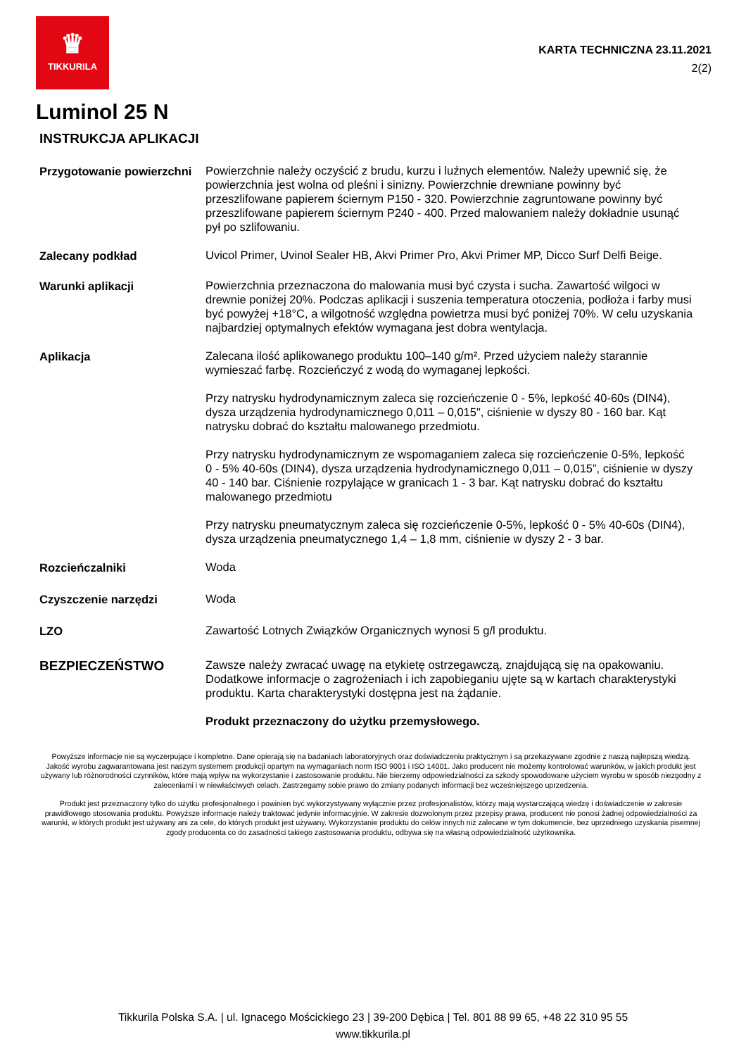♛
TIKKURILA
KARTA TECHNICZNA 23.11.2021
2(2)
Luminol 25 N
INSTRUKCJA APLIKACJI
Przygotowanie powierzchni
Powierzchnie należy oczyścić z brudu, kurzu i luźnych elementów. Należy upewnić się, że powierzchnia jest wolna od pleśni i sinizny. Powierzchnie drewniane powinny być przeszlifowane papierem ściernym P150 - 320. Powierzchnie zagruntowane powinny być przeszlifowane papierem ściernym P240 - 400. Przed malowaniem należy dokładnie usunąć pył po szlifowaniu.
Zalecany podkład
Uvicol Primer, Uvinol Sealer HB, Akvi Primer Pro, Akvi Primer MP, Dicco Surf Delfi Beige.
Warunki aplikacji
Powierzchnia przeznaczona do malowania musi być czysta i sucha. Zawartość wilgoci w drewnie poniżej 20%. Podczas aplikacji i suszenia temperatura otoczenia, podłoża i farby musi być powyżej +18°C, a wilgotność względna powietrza musi być poniżej 70%. W celu uzyskania najbardziej optymalnych efektów wymagana jest dobra wentylacja.
Aplikacja
Zalecana ilość aplikowanego produktu 100–140 g/m². Przed użyciem należy starannie wymieszać farbę. Rozcieńczyć z wodą do wymaganej lepkości.
Przy natrysku hydrodynamicznym zaleca się rozcieńczenie 0 - 5%, lepkość 40-60s (DIN4), dysza urządzenia hydrodynamicznego 0,011 – 0,015", ciśnienie w dyszy 80 - 160 bar. Kąt natrysku dobrać do kształtu malowanego przedmiotu.
Przy natrysku hydrodynamicznym ze wspomaganiem zaleca się rozcieńczenie 0-5%, lepkość 0 - 5% 40-60s (DIN4), dysza urządzenia hydrodynamicznego 0,011 – 0,015”, ciśnienie w dyszy 40 - 140 bar. Ciśnienie rozpylające w granicach 1 - 3 bar. Kąt natrysku dobrać do kształtu malowanego przedmiotu
Przy natrysku pneumatycznym zaleca się rozcieńczenie 0-5%, lepkość 0 - 5% 40-60s (DIN4), dysza urządzenia pneumatycznego 1,4 – 1,8 mm, ciśnienie w dyszy 2 - 3 bar.
Rozcieńczalniki
Woda
Czyszczenie narzędzi
Woda
LZO
Zawartość Lotnych Związków Organicznych wynosi 5 g/l produktu.
BEZPIECZEŃSTWO
Zawsze należy zwracać uwagę na etykietę ostrzegawczą, znajdującą się na opakowaniu. Dodatkowe informacje o zagrożeniach i ich zapobieganiu ujęte są w kartach charakterystyki produktu. Karta charakterystyki dostępna jest na żądanie.
Produkt przeznaczony do użytku przemysłowego.
Powyższe informacje nie są wyczerpujące i kompletne. Dane opierają się na badaniach laboratoryjnych oraz doświadczeniu praktycznym i są przekazywane zgodnie z naszą najlepszą wiedzą. Jakość wyrobu zagwarantowana jest naszym systemem produkcji opartym na wymaganiach norm ISO 9001 i ISO 14001. Jako producent nie możemy kontrolować warunków, w jakich produkt jest używany lub różnorodności czynników, które mają wpływ na wykorzystanie i zastosowanie produktu. Nie bierzemy odpowiedzialności za szkody spowodowane użyciem wyrobu w sposób niezgodny z zaleceniami i w niewłaściwych celach. Zastrzegamy sobie prawo do zmiany podanych informacji bez wcześniejszego uprzedzenia.
Produkt jest przeznaczony tylko do użytku profesjonalnego i powinien być wykorzystywany wyłącznie przez profesjonalistów, którzy mają wystarczającą wiedzę i doświadczenie w zakresie prawidłowego stosowania produktu. Powyższe informacje należy traktować jedynie informacyjnie. W zakresie dozwolonym przez przepisy prawa, producent nie ponosi żadnej odpowiedzialności za warunki, w których produkt jest używany ani za cele, do których produkt jest używany. Wykorzystanie produktu do celów innych niż zalecane w tym dokumencie, bez uprzedniego uzyskania pisemnej zgody producenta co do zasadności takiego zastosowania produktu, odbywa się na własną odpowiedzialność użytkownika.
Tikkurila Polska S.A. | ul. Ignacego Mościckiego 23 | 39-200 Dębica | Tel. 801 88 99 65, +48 22 310 95 55
www.tikkurila.pl